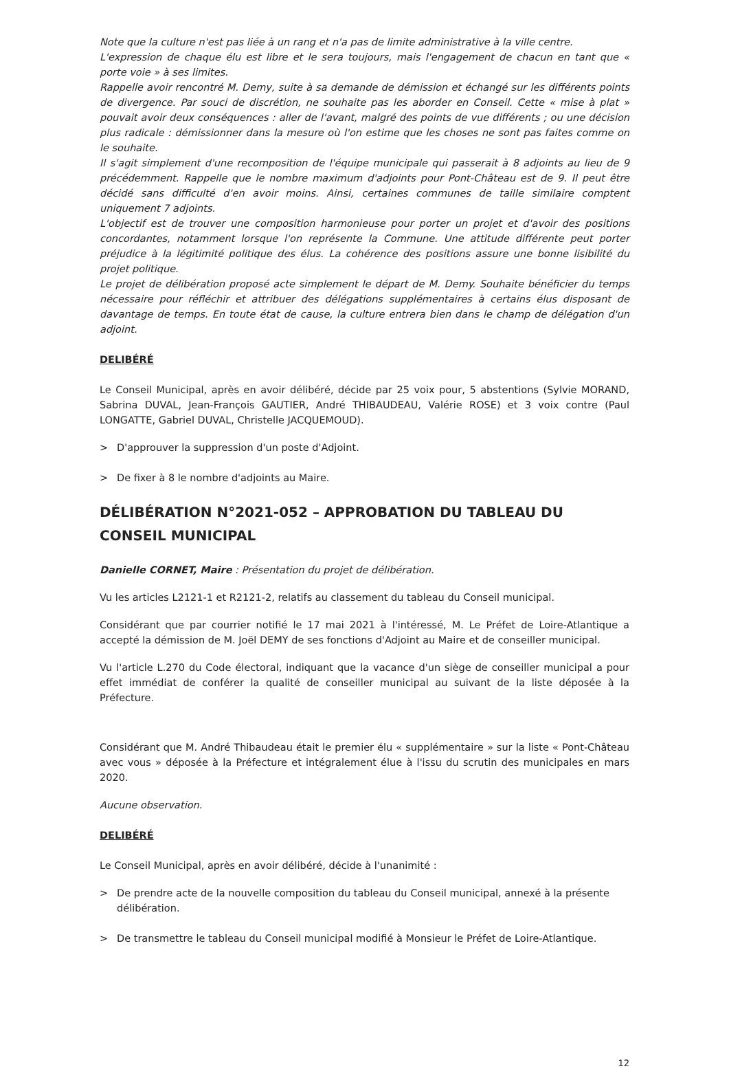Note que la culture n'est pas liée à un rang et n'a pas de limite administrative à la ville centre.
L'expression de chaque élu est libre et le sera toujours, mais l'engagement de chacun en tant que « porte voie » à ses limites.
Rappelle avoir rencontré M. Demy, suite à sa demande de démission et échangé sur les différents points de divergence. Par souci de discrétion, ne souhaite pas les aborder en Conseil. Cette « mise à plat » pouvait avoir deux conséquences : aller de l'avant, malgré des points de vue différents ; ou une décision plus radicale : démissionner dans la mesure où l'on estime que les choses ne sont pas faites comme on le souhaite.
Il s'agit simplement d'une recomposition de l'équipe municipale qui passerait à 8 adjoints au lieu de 9 précédemment. Rappelle que le nombre maximum d'adjoints pour Pont-Château est de 9. Il peut être décidé sans difficulté d'en avoir moins. Ainsi, certaines communes de taille similaire comptent uniquement 7 adjoints.
L'objectif est de trouver une composition harmonieuse pour porter un projet et d'avoir des positions concordantes, notamment lorsque l'on représente la Commune. Une attitude différente peut porter préjudice à la légitimité politique des élus. La cohérence des positions assure une bonne lisibilité du projet politique.
Le projet de délibération proposé acte simplement le départ de M. Demy. Souhaite bénéficier du temps nécessaire pour réfléchir et attribuer des délégations supplémentaires à certains élus disposant de davantage de temps. En toute état de cause, la culture entrera bien dans le champ de délégation d'un adjoint.
DELIBÉRÉ
Le Conseil Municipal, après en avoir délibéré, décide par 25 voix pour, 5 abstentions (Sylvie MORAND, Sabrina DUVAL, Jean-François GAUTIER, André THIBAUDEAU, Valérie ROSE) et 3 voix contre (Paul LONGATTE, Gabriel DUVAL, Christelle JACQUEMOUD).
> D'approuver la suppression d'un poste d'Adjoint.
> De fixer à 8 le nombre d'adjoints au Maire.
DÉLIBÉRATION N°2021-052 – APPROBATION DU TABLEAU DU CONSEIL MUNICIPAL
Danielle CORNET, Maire : Présentation du projet de délibération.
Vu les articles L2121-1 et R2121-2, relatifs au classement du tableau du Conseil municipal.
Considérant que par courrier notifié le 17 mai 2021 à l'intéressé, M. Le Préfet de Loire-Atlantique a accepté la démission de M. Joël DEMY de ses fonctions d'Adjoint au Maire et de conseiller municipal.
Vu l'article L.270 du Code électoral, indiquant que la vacance d'un siège de conseiller municipal a pour effet immédiat de conférer la qualité de conseiller municipal au suivant de la liste déposée à la Préfecture.
Considérant que M. André Thibaudeau était le premier élu « supplémentaire » sur la liste « Pont-Château avec vous » déposée à la Préfecture et intégralement élue à l'issu du scrutin des municipales en mars 2020.
Aucune observation.
DELIBÉRÉ
Le Conseil Municipal, après en avoir délibéré, décide à l'unanimité :
> De prendre acte de la nouvelle composition du tableau du Conseil municipal, annexé à la présente délibération.
> De transmettre le tableau du Conseil municipal modifié à Monsieur le Préfet de Loire-Atlantique.
12